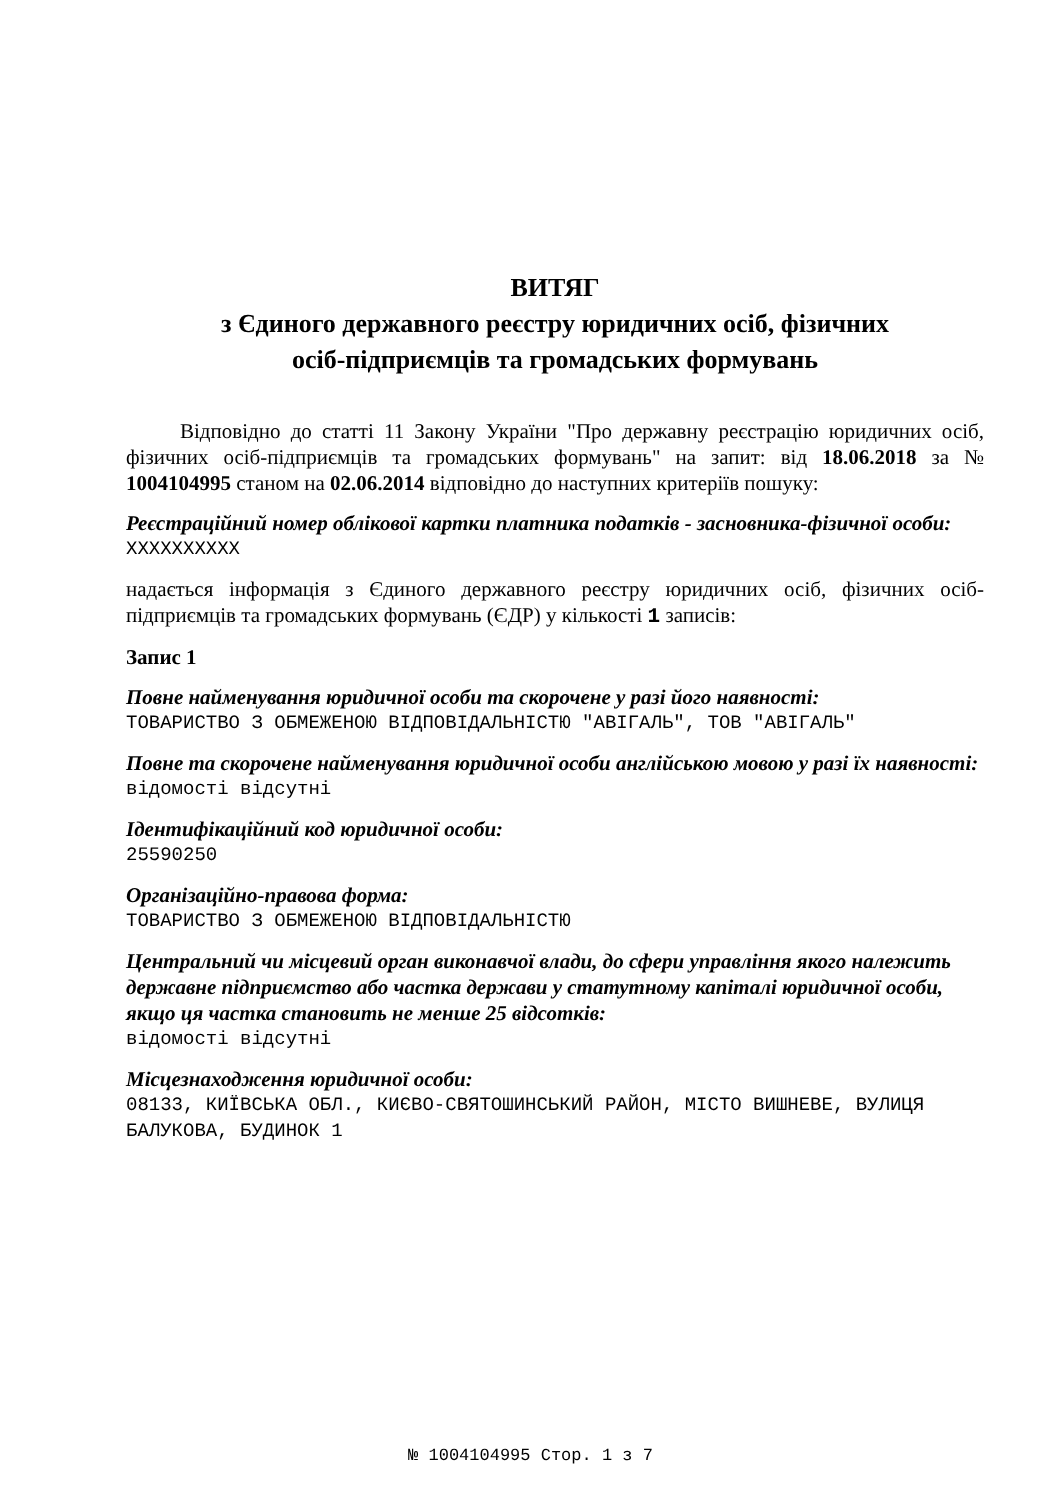ВИТЯГ
з Єдиного державного реєстру юридичних осіб, фізичних
осіб-підприємців та громадських формувань
Відповідно до статті 11 Закону України "Про державну реєстрацію юридичних осіб, фізичних осіб-підприємців та громадських формувань" на запит: від 18.06.2018 за № 1004104995 станом на 02.06.2014 відповідно до наступних критеріїв пошуку:
Реєстраційний номер облікової картки платника податків - засновника-фізичної особи:
XXXXXXXXXX
надається інформація з Єдиного державного реєстру юридичних осіб, фізичних осіб-підприємців та громадських формувань (ЄДР) у кількості 1 записів:
Запис 1
Повне найменування юридичної особи та скорочене у разі його наявності:
ТОВАРИСТВО З ОБМЕЖЕНОЮ ВІДПОВІДАЛЬНІСТЮ "АВІГАЛЬ", ТОВ "АВІГАЛЬ"
Повне та скорочене найменування юридичної особи англійською мовою у разі їх наявності:
відомості відсутні
Ідентифікаційний код юридичної особи:
25590250
Організаційно-правова форма:
ТОВАРИСТВО З ОБМЕЖЕНОЮ ВІДПОВІДАЛЬНІСТЮ
Центральний чи місцевий орган виконавчої влади, до сфери управління якого належить державне підприємство або частка держави у статутному капіталі юридичної особи, якщо ця частка становить не менше 25 відсотків:
відомості відсутні
Місцезнаходження юридичної особи:
08133, КИЇВСЬКА ОБЛ., КИЄВО-СВЯТОШИНСЬКИЙ РАЙОН, МІСТО ВИШНЕВЕ, ВУЛИЦЯ БАЛУКОВА, БУДИНОК 1
№ 1004104995 Стор. 1 з 7